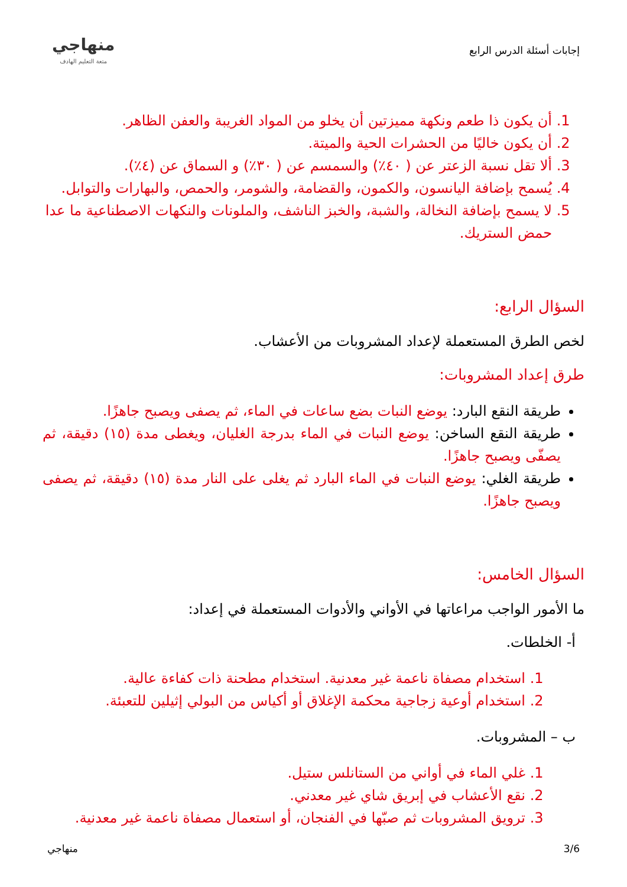إجابات أسئلة الدرس الرابع
منهاجي
متعة التعليم الهادف
1. أن يكون ذا طعم ونكهة مميزتين أن يخلو من المواد الغريبة والعفن الظاهر.
2. أن يكون خاليًا من الحشرات الحية والميتة.
3. ألا تقل نسبة الزعتر عن ( ٤٠٪) والسمسم عن ( ٣٠٪) و السماق عن (٤٪).
4. يُسمح بإضافة اليانسون، والكمون، والقضامة، والشومر، والحمص، والبهارات والتوابل.
5. لا يسمح بإضافة النخالة، والشبة، والخبز الناشف، والملونات والنكهات الاصطناعية ما عدا حمض الستريك.
السؤال الرابع:
لخص الطرق المستعملة لإعداد المشروبات من الأعشاب.
طرق إعداد المشروبات:
طريقة النقع البارد: يوضع النبات بضع ساعات في الماء، ثم يصفى ويصبح جاهزًا.
طريقة النقع الساخن: يوضع النبات في الماء بدرجة الغليان، ويغطى مدة (١٥) دقيقة، ثم يصفّى ويصبح جاهزًا.
طريقة الغلي: يوضع النبات في الماء البارد ثم يغلى على النار مدة (١٥) دقيقة، ثم يصفى ويصبح جاهزًا.
السؤال الخامس:
ما الأمور الواجب مراعاتها في الأواني والأدوات المستعملة في إعداد:
أ- الخلطات.
1. استخدام مصفاة ناعمة غير معدنية. استخدام مطحنة ذات كفاءة عالية.
2. استخدام أوعية زجاجية محكمة الإغلاق أو أكياس من البولي إثيلين للتعبئة.
ب – المشروبات.
1. غلي الماء في أواني من الستانلس ستيل.
2. نقع الأعشاب في إبريق شاي غير معدني.
3. ترويق المشروبات ثم صبّها في الفنجان، أو استعمال مصفاة ناعمة غير معدنية.
3/6 منهاجي